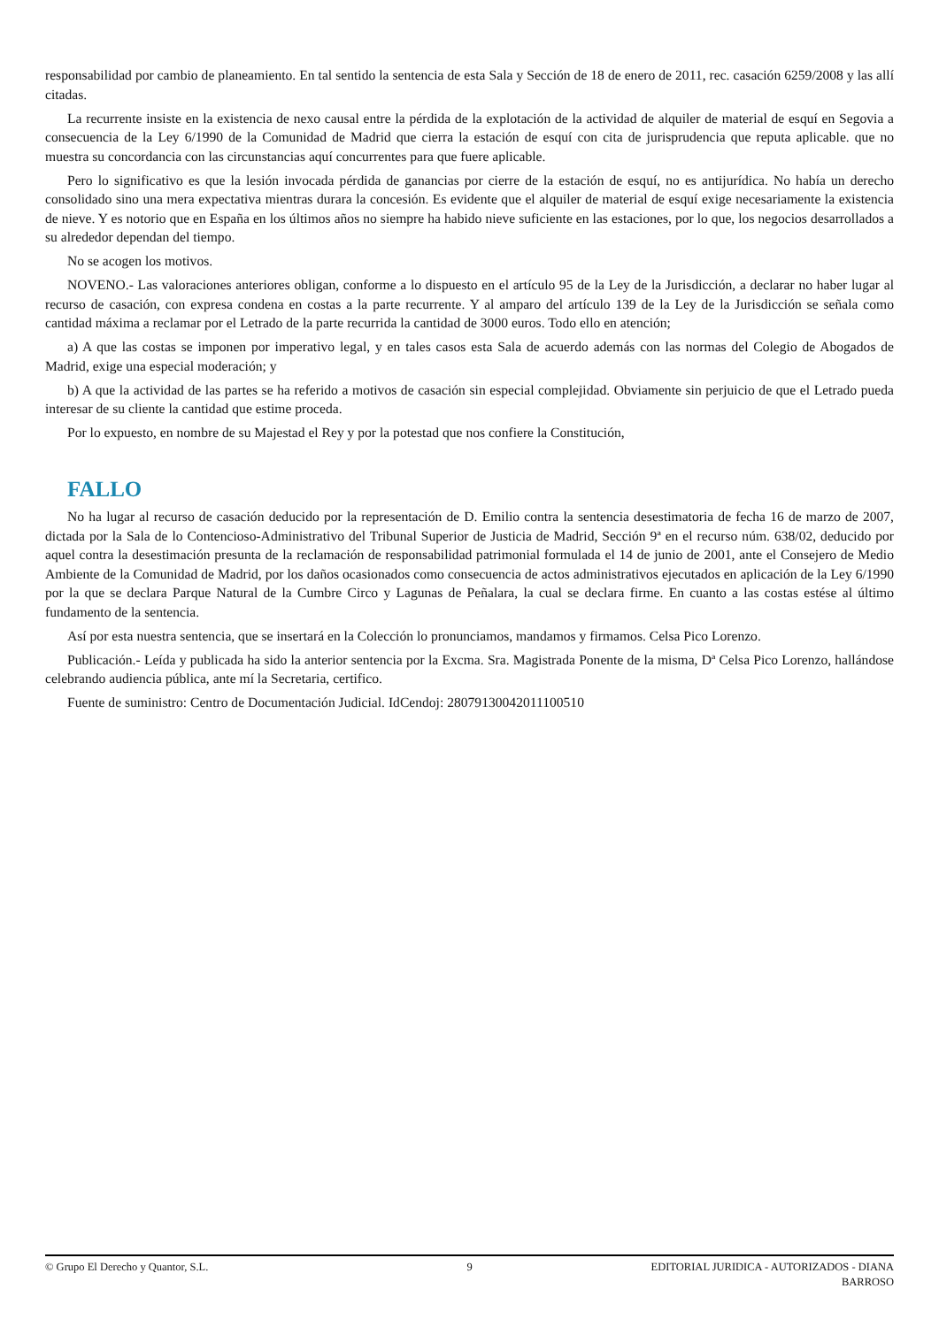responsabilidad por cambio de planeamiento. En tal sentido la sentencia de esta Sala y Sección de 18 de enero de 2011, rec. casación 6259/2008 y las allí citadas.
La recurrente insiste en la existencia de nexo causal entre la pérdida de la explotación de la actividad de alquiler de material de esquí en Segovia a consecuencia de la Ley 6/1990 de la Comunidad de Madrid que cierra la estación de esquí con cita de jurisprudencia que reputa aplicable. que no muestra su concordancia con las circunstancias aquí concurrentes para que fuere aplicable.
Pero lo significativo es que la lesión invocada pérdida de ganancias por cierre de la estación de esquí, no es antijurídica. No había un derecho consolidado sino una mera expectativa mientras durara la concesión. Es evidente que el alquiler de material de esquí exige necesariamente la existencia de nieve. Y es notorio que en España en los últimos años no siempre ha habido nieve suficiente en las estaciones, por lo que, los negocios desarrollados a su alrededor dependan del tiempo.
No se acogen los motivos.
NOVENO.- Las valoraciones anteriores obligan, conforme a lo dispuesto en el artículo 95 de la Ley de la Jurisdicción, a declarar no haber lugar al recurso de casación, con expresa condena en costas a la parte recurrente. Y al amparo del artículo 139 de la Ley de la Jurisdicción se señala como cantidad máxima a reclamar por el Letrado de la parte recurrida la cantidad de 3000 euros. Todo ello en atención;
a) A que las costas se imponen por imperativo legal, y en tales casos esta Sala de acuerdo además con las normas del Colegio de Abogados de Madrid, exige una especial moderación; y
b) A que la actividad de las partes se ha referido a motivos de casación sin especial complejidad. Obviamente sin perjuicio de que el Letrado pueda interesar de su cliente la cantidad que estime proceda.
Por lo expuesto, en nombre de su Majestad el Rey y por la potestad que nos confiere la Constitución,
FALLO
No ha lugar al recurso de casación deducido por la representación de D. Emilio contra la sentencia desestimatoria de fecha 16 de marzo de 2007, dictada por la Sala de lo Contencioso-Administrativo del Tribunal Superior de Justicia de Madrid, Sección 9ª en el recurso núm. 638/02, deducido por aquel contra la desestimación presunta de la reclamación de responsabilidad patrimonial formulada el 14 de junio de 2001, ante el Consejero de Medio Ambiente de la Comunidad de Madrid, por los daños ocasionados como consecuencia de actos administrativos ejecutados en aplicación de la Ley 6/1990 por la que se declara Parque Natural de la Cumbre Circo y Lagunas de Peñalara, la cual se declara firme. En cuanto a las costas estése al último fundamento de la sentencia.
Así por esta nuestra sentencia, que se insertará en la Colección lo pronunciamos, mandamos y firmamos. Celsa Pico Lorenzo.
Publicación.- Leída y publicada ha sido la anterior sentencia por la Excma. Sra. Magistrada Ponente de la misma, Dª Celsa Pico Lorenzo, hallándose celebrando audiencia pública, ante mí la Secretaria, certifico.
Fuente de suministro: Centro de Documentación Judicial. IdCendoj: 28079130042011100510
© Grupo El Derecho y Quantor, S.L.
9 EDITORIAL JURIDICA - AUTORIZADOS - DIANA BARROSO